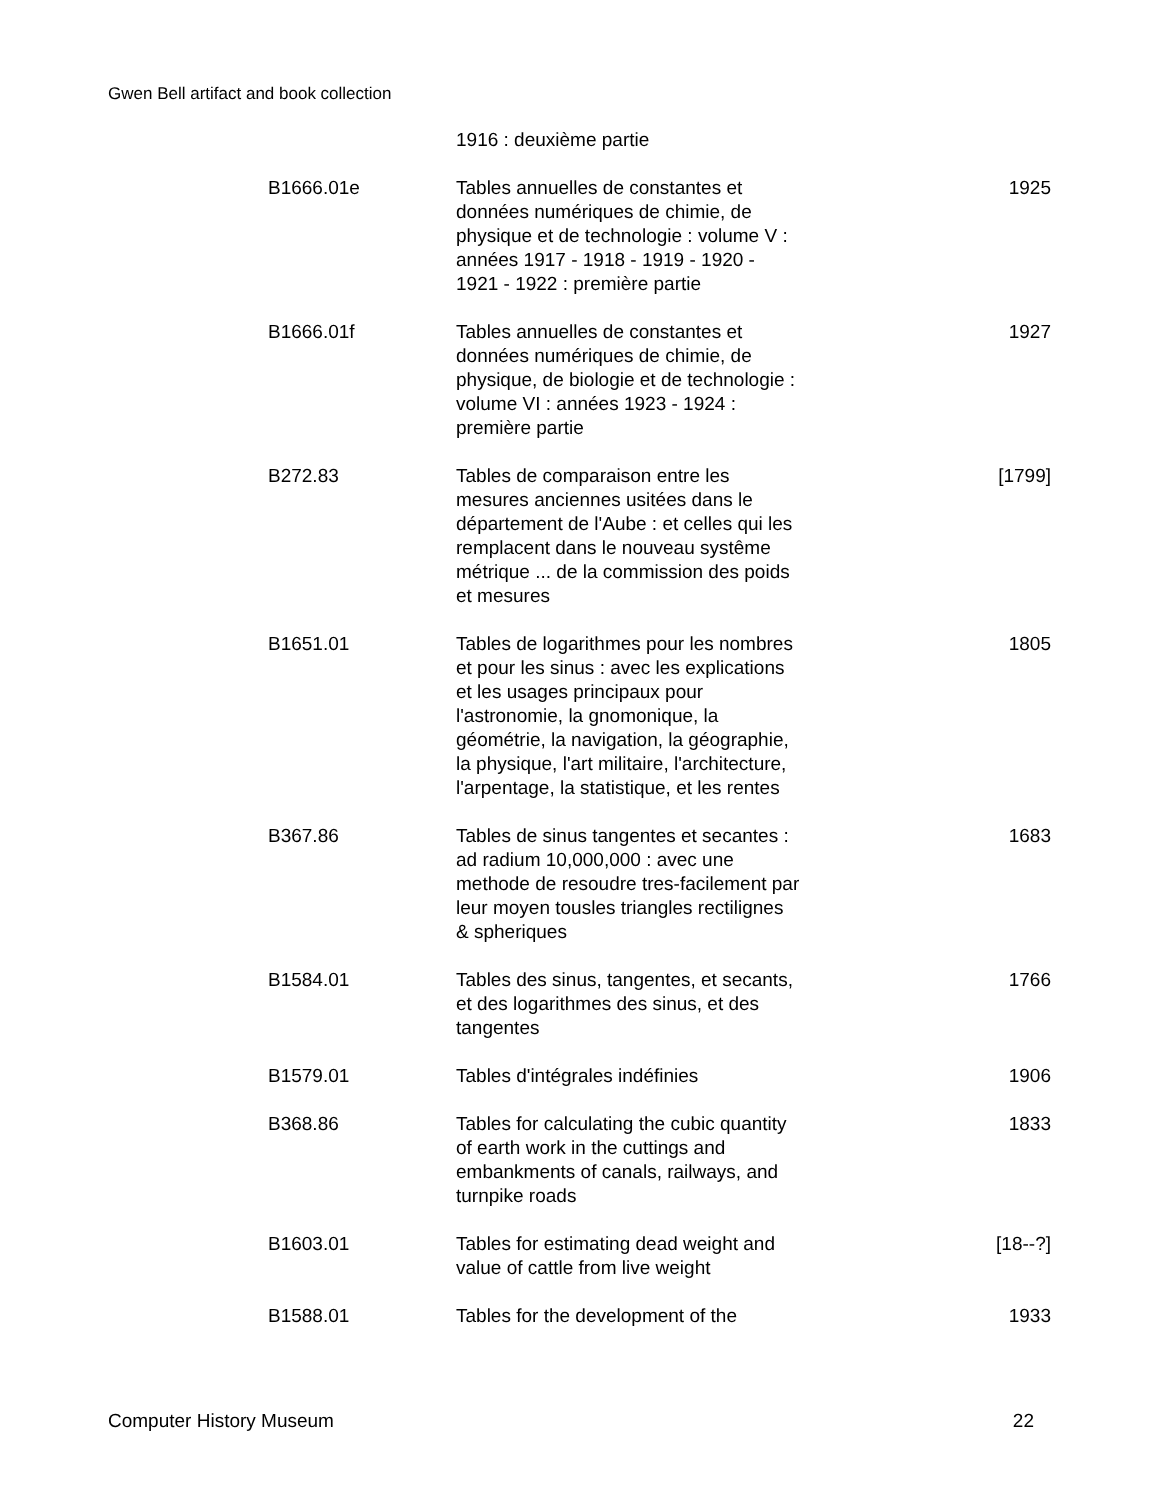Gwen Bell artifact and book collection
| | 1916 : deuxième partie | |
| B1666.01e | Tables annuelles de constantes et données numériques de chimie, de physique et de technologie : volume V : années 1917 - 1918 - 1919 - 1920 - 1921 - 1922 : première partie | 1925 |
| B1666.01f | Tables annuelles de constantes et données numériques de chimie, de physique, de biologie et de technologie : volume VI : années 1923 - 1924 : première partie | 1927 |
| B272.83 | Tables de comparaison entre les mesures anciennes usitées dans le département de l'Aube : et celles qui les remplacent dans le nouveau systême métrique ... de la commission des poids et mesures | [1799] |
| B1651.01 | Tables de logarithmes pour les nombres et pour les sinus : avec les explications et les usages principaux pour l'astronomie, la gnomonique, la géométrie, la navigation, la géographie, la physique, l'art militaire, l'architecture, l'arpentage, la statistique, et les rentes | 1805 |
| B367.86 | Tables de sinus tangentes et secantes : ad radium 10,000,000 : avec une methode de resoudre tres-facilement par leur moyen tousles triangles rectilignes & spheriques | 1683 |
| B1584.01 | Tables des sinus, tangentes, et secants, et des logarithmes des sinus, et des tangentes | 1766 |
| B1579.01 | Tables d'intégrales indéfinies | 1906 |
| B368.86 | Tables for calculating the cubic quantity of earth work in the cuttings and embankments of canals, railways, and turnpike roads | 1833 |
| B1603.01 | Tables for estimating dead weight and value of cattle from live weight | [18--?] |
| B1588.01 | Tables for the development of the | 1933 |
Computer History Museum 22